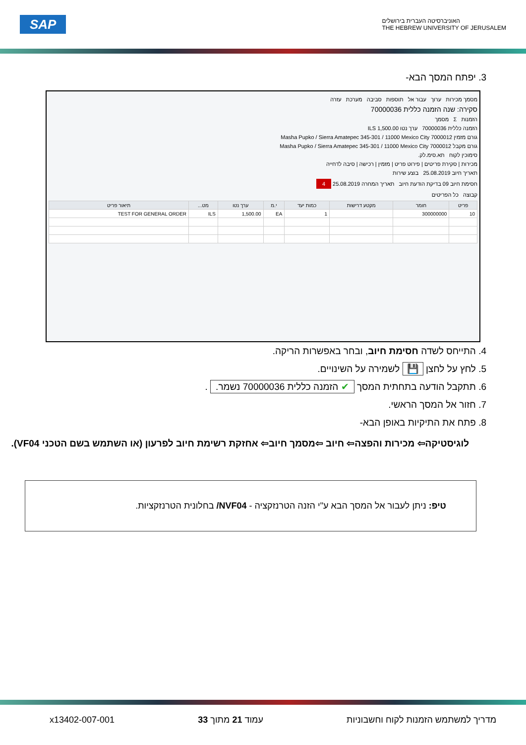האוניברסיטה העברית בירושלים
THE HEBREW UNIVERSITY OF JERUSALEM
SAP
3. יפתח המסך הבא-
מסמך מכירות ערוך עבור אל תוספות סביבה מערכת עזרה
סקירה: שנה הזמנה כללית 70000036
הזמנות Σ מסמך
הזמנה כללית 70000036 ערך נטו 1,500.00 ILS
גורם מזמין 7000012 Masha Pupko / Sierra Amatepec 345-301 / 11000 Mexico City
גורם מקבל 7000012 Masha Pupko / Sierra Amatepec 345-301 / 11000 Mexico City
סימוכין לקוח תא.סימ.לק.
מכירות | סקירת פריטים | פירוט פריט | מזמין | רכישה | סיבה לדחייה
תאריך חיוב 25.08.2019 בוצע שירות
חסימת חיוב 09 בדיקת הודעת חיוב תאריך המחרה 25.08.2019 4
קבוצה כל הפריטים
| פריט | חומר | מקטע דרישות | כמות יעד | י.מ | ערך נטו | מט... | תיאור פריט |
| --- | --- | --- | --- | --- | --- | --- | --- |
| 10 | 300000000 | | 1 | EA | 1,500.00 | ILS | TEST FOR GENERAL ORDER |
4. התייחס לשדה חסימת חיוב, ובחר באפשרות הריקה.
5. לחץ על לחצן 💾 לשמירה על השינויים.
6. תתקבל הודעה בתחתית המסך ✔ הזמנה כללית 70000036 נשמר. .
7. חזור אל המסך הראשי.
8. פתח את התיקיות באופן הבא-
לוגיסטיקה⇦ מכירות והפצה⇦ חיוב ⇦מסמך חיוב⇦ אחזקת רשימת חיוב לפרעון (או השתמש בשם הטכני VF04).
טיפ: ניתן לעבור אל המסך הבא ע"י הזנה הטרנזקציה - NVF04/ בחלונית הטרנזקציות.
מדריך למשתמש הזמנות לקוח וחשבוניות עמוד 21 מתוך 33 x13402-007-001